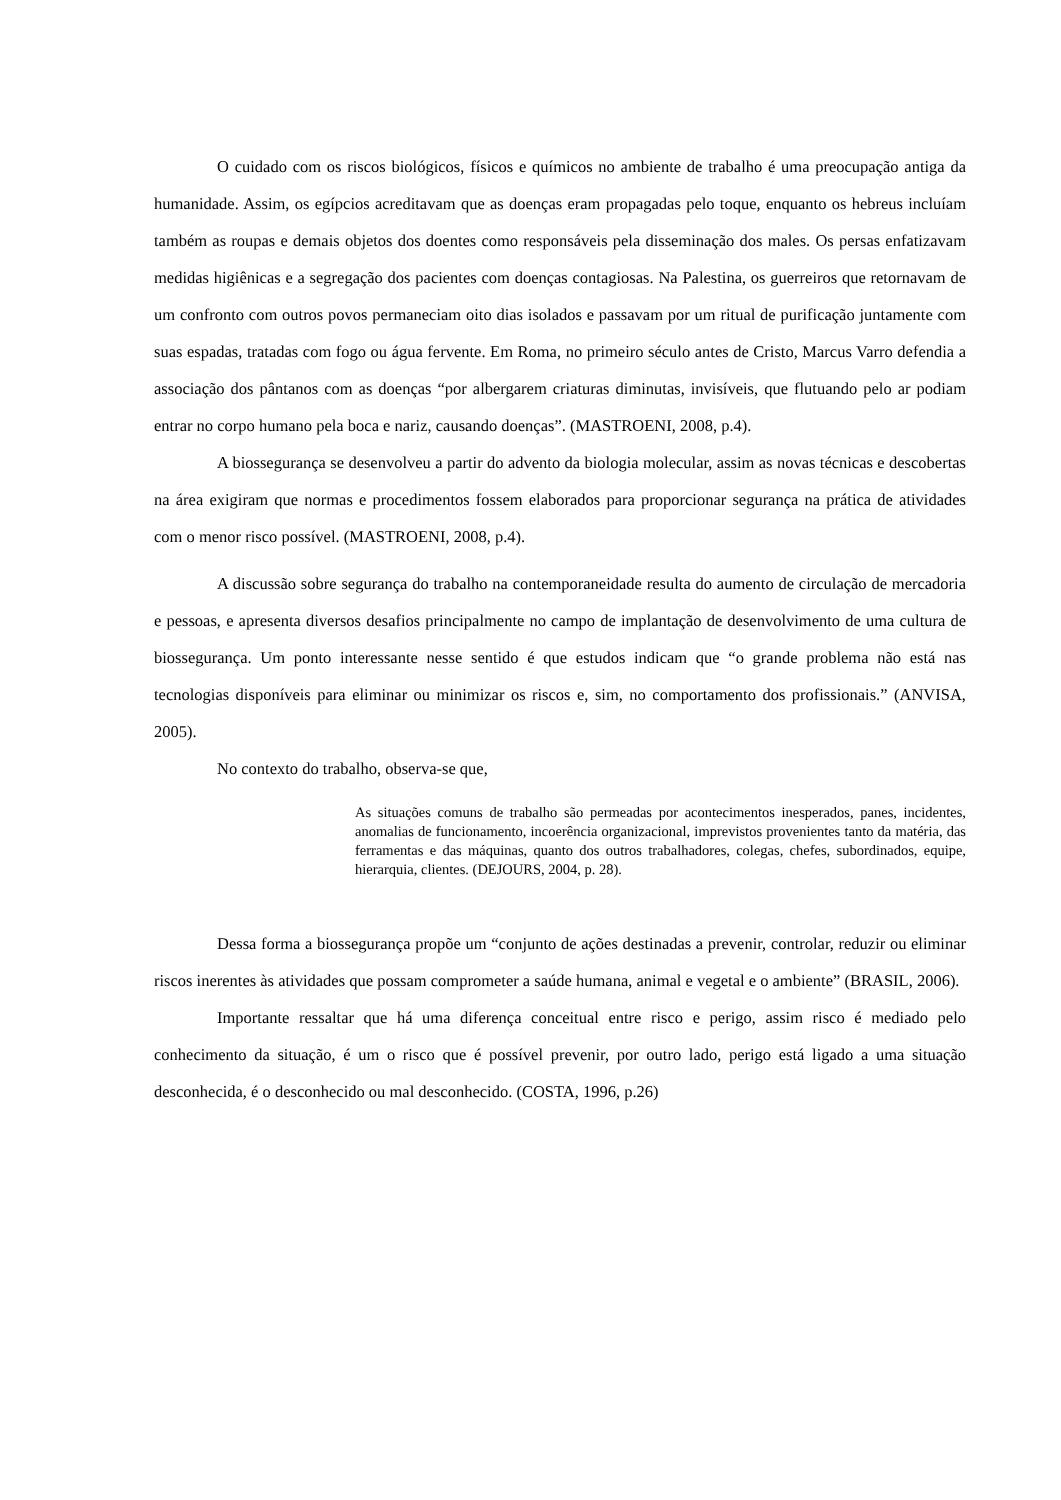O cuidado com os riscos biológicos, físicos e químicos no ambiente de trabalho é uma preocupação antiga da humanidade. Assim, os egípcios acreditavam que as doenças eram propagadas pelo toque, enquanto os hebreus incluíam também as roupas e demais objetos dos doentes como responsáveis pela disseminação dos males. Os persas enfatizavam medidas higiênicas e a segregação dos pacientes com doenças contagiosas. Na Palestina, os guerreiros que retornavam de um confronto com outros povos permaneciam oito dias isolados e passavam por um ritual de purificação juntamente com suas espadas, tratadas com fogo ou água fervente. Em Roma, no primeiro século antes de Cristo, Marcus Varro defendia a associação dos pântanos com as doenças “por albergarem criaturas diminutas, invisíveis, que flutuando pelo ar podiam entrar no corpo humano pela boca e nariz, causando doenças”. (MASTROENI, 2008, p.4).
A biossegurança se desenvolveu a partir do advento da biologia molecular, assim as novas técnicas e descobertas na área exigiram que normas e procedimentos fossem elaborados para proporcionar segurança na prática de atividades com o menor risco possível. (MASTROENI, 2008, p.4).
A discussão sobre segurança do trabalho na contemporaneidade resulta do aumento de circulação de mercadoria e pessoas, e apresenta diversos desafios principalmente no campo de implantação de desenvolvimento de uma cultura de biossegurança. Um ponto interessante nesse sentido é que estudos indicam que “o grande problema não está nas tecnologias disponíveis para eliminar ou minimizar os riscos e, sim, no comportamento dos profissionais.” (ANVISA, 2005).
No contexto do trabalho, observa-se que,
As situações comuns de trabalho são permeadas por acontecimentos inesperados, panes, incidentes, anomalias de funcionamento, incoerência organizacional, imprevistos provenientes tanto da matéria, das ferramentas e das máquinas, quanto dos outros trabalhadores, colegas, chefes, subordinados, equipe, hierarquia, clientes. (DEJOURS, 2004, p. 28).
Dessa forma a biossegurança propõe um “conjunto de ações destinadas a prevenir, controlar, reduzir ou eliminar riscos inerentes às atividades que possam comprometer a saúde humana, animal e vegetal e o ambiente” (BRASIL, 2006).
Importante ressaltar que há uma diferença conceitual entre risco e perigo, assim risco é mediado pelo conhecimento da situação, é um o risco que é possível prevenir, por outro lado, perigo está ligado a uma situação desconhecida, é o desconhecido ou mal desconhecido. (COSTA, 1996, p.26)